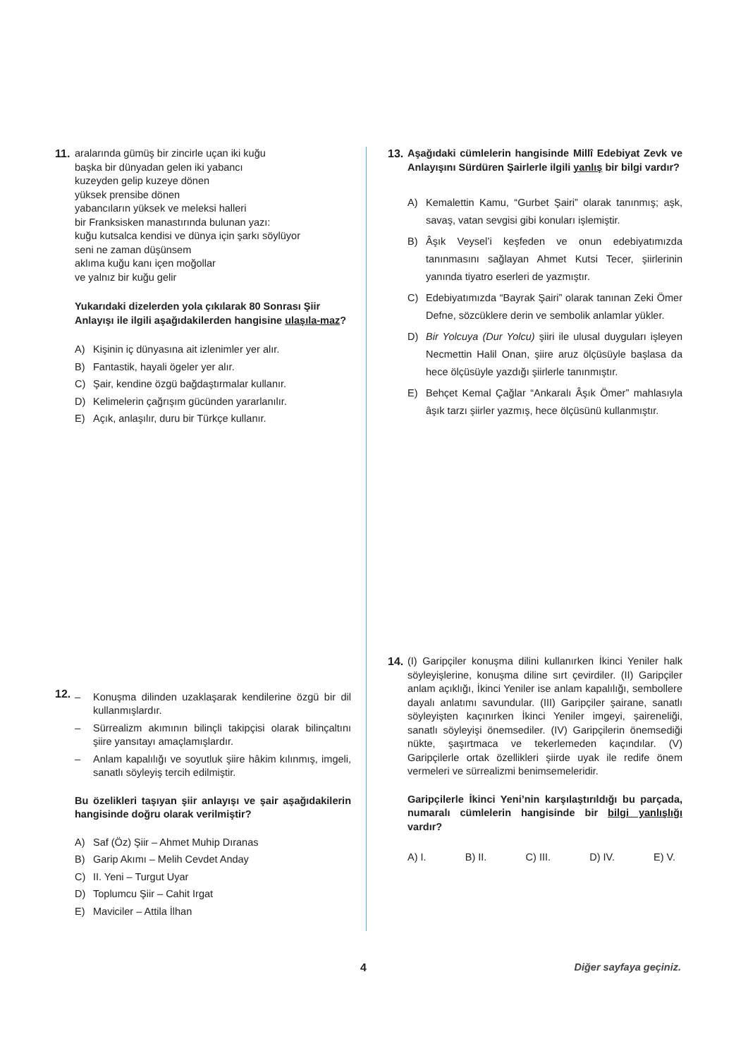11.
aralarında gümüş bir zincirle uçan iki kuğu
başka bir dünyadan gelen iki yabancı
kuzeyden gelip kuzeye dönen
yüksek prensibe dönen
yabancıların yüksek ve meleksi halleri
bir Franksisken manastırında bulunan yazı:
kuğu kutsalca kendisi ve dünya için şarkı söylüyor
seni ne zaman düşünsem
aklıma kuğu kanı içen moğollar
ve yalnız bir kuğu gelir
Yukarıdaki dizelerden yola çıkılarak 80 Sonrası Şiir Anlayışı ile ilgili aşağıdakilerden hangisine ulaşıla-maz?
A) Kişinin iç dünyasına ait izlenimler yer alır.
B) Fantastik, hayali ögeler yer alır.
C) Şair, kendine özgü bağdaştırmalar kullanır.
D) Kelimelerin çağrışım gücünden yararlanılır.
E) Açık, anlaşılır, duru bir Türkçe kullanır.
12.
– Konuşma dilinden uzaklaşarak kendilerine özgü bir dil kullanmışlardır.
– Sürrealizm akımının bilinçli takipçisi olarak bilinçaltını şiire yansıtayı amaçlamışlardır.
– Anlam kapalılığı ve soyutluk şiire hâkim kılınmış, imgeli, sanatlı söyleyiş tercih edilmiştir.
Bu özelikleri taşıyan şiir anlayışı ve şair aşağıdakilerin hangisinde doğru olarak verilmiştir?
A) Saf (Öz) Şiir – Ahmet Muhip Dıranas
B) Garip Akımı – Melih Cevdet Anday
C) II. Yeni – Turgut Uyar
D) Toplumcu Şiir – Cahit Irgat
E) Maviciler – Attila İlhan
13.
Aşağıdaki cümlelerin hangisinde Millî Edebiyat Zevk ve Anlayışını Sürdüren Şairlerle ilgili yanlış bir bilgi vardır?
A) Kemalettin Kamu, “Gurbet Şairi” olarak tanınmış; aşk, savaş, vatan sevgisi gibi konuları işlemiştir.
B) Âşık Veysel’i keşfeden ve onun edebiyatımızda tanınmasını sağlayan Ahmet Kutsi Tecer, şiirlerinin yanında tiyatro eserleri de yazmıştır.
C) Edebiyatımızda “Bayrak Şairi” olarak tanınan Zeki Ömer Defne, sözcüklere derin ve sembolik anlamlar yükler.
D) Bir Yolcuya (Dur Yolcu) şiiri ile ulusal duyguları işleyen Necmettin Halil Onan, şiire aruz ölçüsüyle başlasa da hece ölçüsüyle yazdığı şiirlerle tanınmıştır.
E) Behçet Kemal Çağlar “Ankaralı Âşık Ömer” mahlasıyla âşık tarzı şiirler yazmış, hece ölçüsünü kullanmıştır.
14.
(I) Garipçiler konuşma dilini kullanırken İkinci Yeniler halk söyleyişlerine, konuşma diline sırt çevirdiler. (II) Garipçiler anlam açıklığı, İkinci Yeniler ise anlam kapalılığı, sembollere dayalı anlatımı savundular. (III) Garipçiler şairane, sanatlı söyleyişten kaçınırken İkinci Yeniler imgeyi, şaireneliği, sanatlı söyleyişi önemsediler. (IV) Garipçilerin önemsediği nükte, şaşırtmaca ve tekerlemeden kaçındılar. (V) Garipçilerle ortak özellikleri şiirde uyak ile redife önem vermeleri ve sürrealizmi benimsemeleridir.
Garipçilerle İkinci Yeni’nin karşılaştırıldığı bu parçada, numaralı cümlelerin hangisinde bir bilgi yanlışlığı vardır?
A) I. B) II. C) III. D) IV. E) V.
4 Diğer sayfaya geçiniz.